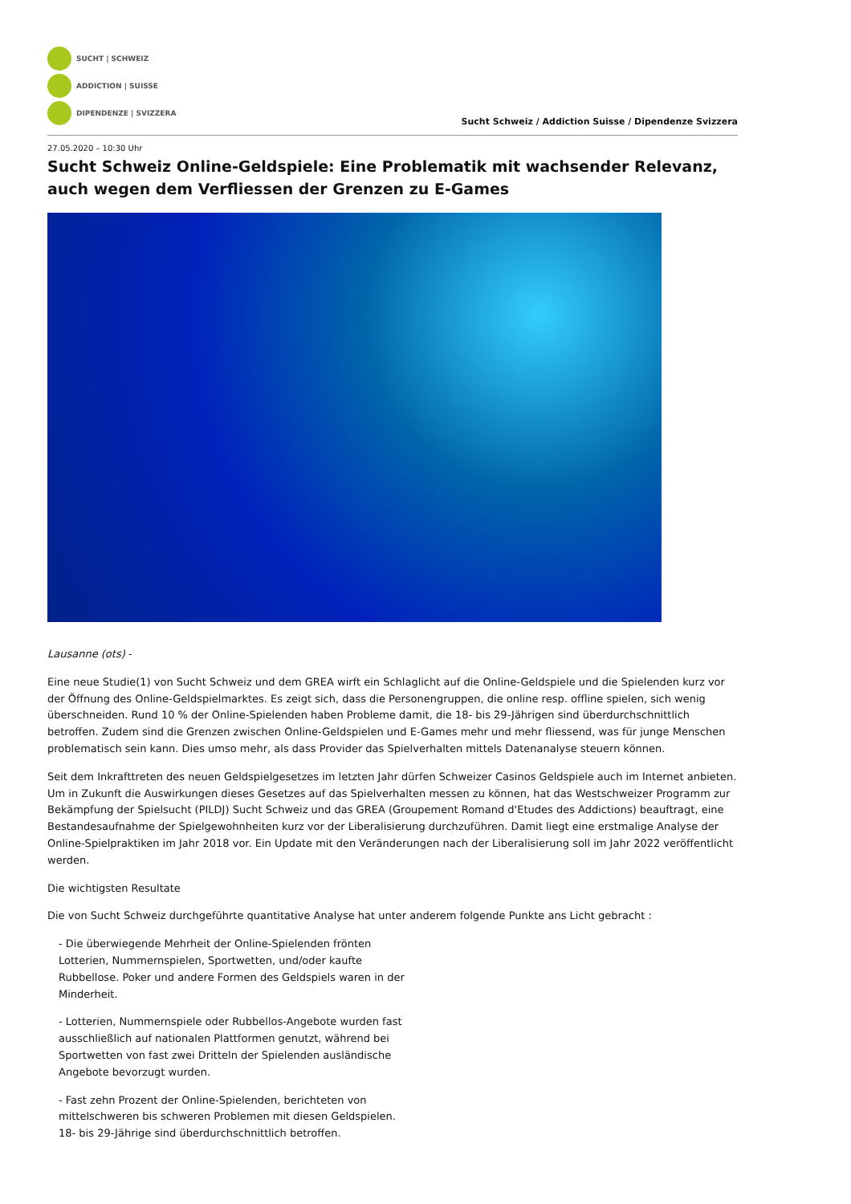SUCHT | SCHWEIZ
ADDICTION | SUISSE
DIPENDENZE | SVIZZERA
Sucht Schweiz / Addiction Suisse / Dipendenze Svizzera
27.05.2020 – 10:30 Uhr
Sucht Schweiz Online-Geldspiele: Eine Problematik mit wachsender Relevanz, auch wegen dem Verfliessen der Grenzen zu E-Games
Lausanne (ots) -
Eine neue Studie(1) von Sucht Schweiz und dem GREA wirft ein Schlaglicht auf die Online-Geldspiele und die Spielenden kurz vor der Öffnung des Online-Geldspielmarktes. Es zeigt sich, dass die Personengruppen, die online resp. offline spielen, sich wenig überschneiden. Rund 10 % der Online-Spielenden haben Probleme damit, die 18- bis 29-Jährigen sind überdurchschnittlich betroffen. Zudem sind die Grenzen zwischen Online-Geldspielen und E-Games mehr und mehr fliessend, was für junge Menschen problematisch sein kann. Dies umso mehr, als dass Provider das Spielverhalten mittels Datenanalyse steuern können.
Seit dem Inkrafttreten des neuen Geldspielgesetzes im letzten Jahr dürfen Schweizer Casinos Geldspiele auch im Internet anbieten. Um in Zukunft die Auswirkungen dieses Gesetzes auf das Spielverhalten messen zu können, hat das Westschweizer Programm zur Bekämpfung der Spielsucht (PILDJ) Sucht Schweiz und das GREA (Groupement Romand d'Etudes des Addictions) beauftragt, eine Bestandesaufnahme der Spielgewohnheiten kurz vor der Liberalisierung durchzuführen. Damit liegt eine erstmalige Analyse der Online-Spielpraktiken im Jahr 2018 vor. Ein Update mit den Veränderungen nach der Liberalisierung soll im Jahr 2022 veröffentlicht werden.
Die wichtigsten Resultate
Die von Sucht Schweiz durchgeführte quantitative Analyse hat unter anderem folgende Punkte ans Licht gebracht :
- Die überwiegende Mehrheit der Online-Spielenden frönten Lotterien, Nummernspielen, Sportwetten, und/oder kaufte Rubbellose. Poker und andere Formen des Geldspiels waren in der Minderheit.
- Lotterien, Nummernspiele oder Rubbellos-Angebote wurden fast ausschließlich auf nationalen Plattformen genutzt, während bei Sportwetten von fast zwei Dritteln der Spielenden ausländische Angebote bevorzugt wurden.
- Fast zehn Prozent der Online-Spielenden, berichteten von mittelschweren bis schweren Problemen mit diesen Geldspielen. 18- bis 29-Jährige sind überdurchschnittlich betroffen.